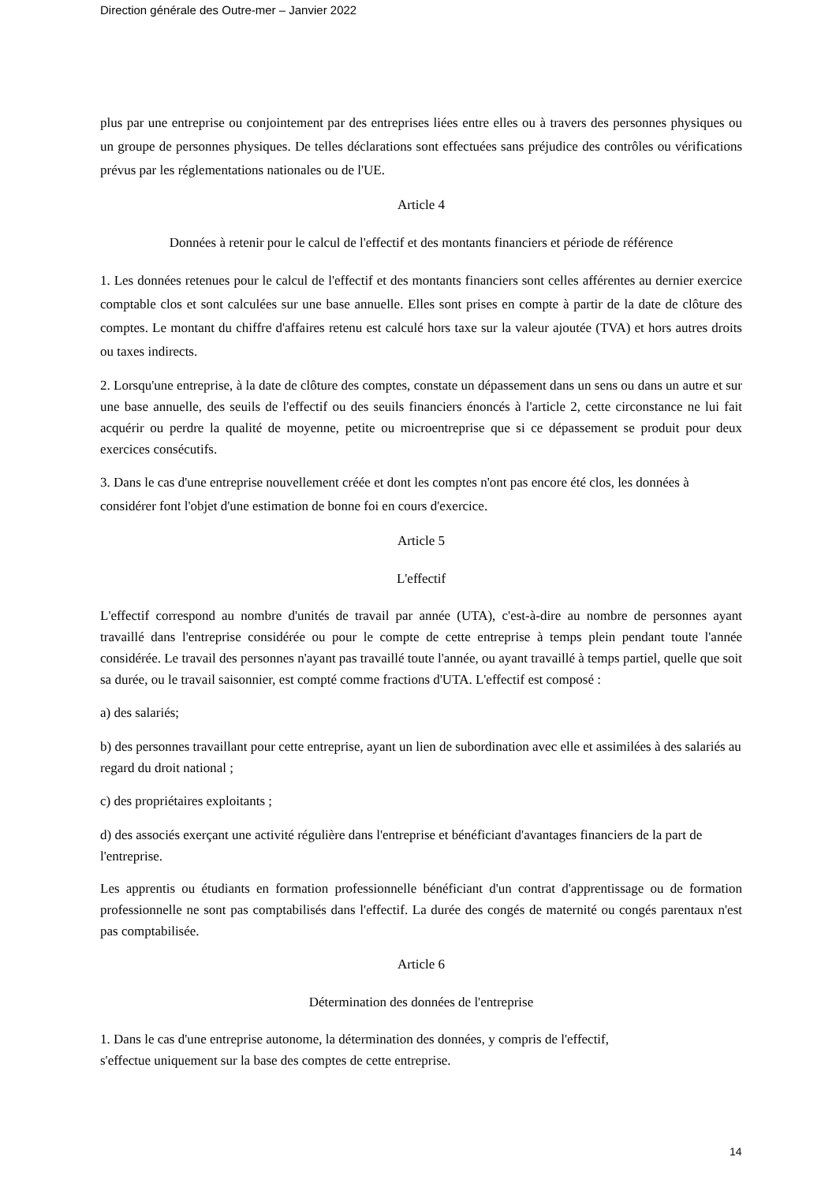Direction générale des Outre-mer – Janvier 2022
plus par une entreprise ou conjointement par des entreprises liées entre elles ou à travers des personnes physiques ou un groupe de personnes physiques. De telles déclarations sont effectuées sans préjudice des contrôles ou vérifications prévus par les réglementations nationales ou de l'UE.
Article 4
Données à retenir pour le calcul de l'effectif et des montants financiers et période de référence
1. Les données retenues pour le calcul de l'effectif et des montants financiers sont celles afférentes au dernier exercice comptable clos et sont calculées sur une base annuelle. Elles sont prises en compte à partir de la date de clôture des comptes. Le montant du chiffre d'affaires retenu est calculé hors taxe sur la valeur ajoutée (TVA) et hors autres droits ou taxes indirects.
2. Lorsqu'une entreprise, à la date de clôture des comptes, constate un dépassement dans un sens ou dans un autre et sur une base annuelle, des seuils de l'effectif ou des seuils financiers énoncés à l'article 2, cette circonstance ne lui fait acquérir ou perdre la qualité de moyenne, petite ou microentreprise que si ce dépassement se produit pour deux exercices consécutifs.
3. Dans le cas d'une entreprise nouvellement créée et dont les comptes n'ont pas encore été clos, les données à considérer font l'objet d'une estimation de bonne foi en cours d'exercice.
Article 5
L'effectif
L'effectif correspond au nombre d'unités de travail par année (UTA), c'est-à-dire au nombre de personnes ayant travaillé dans l'entreprise considérée ou pour le compte de cette entreprise à temps plein pendant toute l'année considérée. Le travail des personnes n'ayant pas travaillé toute l'année, ou ayant travaillé à temps partiel, quelle que soit sa durée, ou le travail saisonnier, est compté comme fractions d'UTA. L'effectif est composé :
a) des salariés;
b) des personnes travaillant pour cette entreprise, ayant un lien de subordination avec elle et assimilées à des salariés au regard du droit national ;
c) des propriétaires exploitants ;
d) des associés exerçant une activité régulière dans l'entreprise et bénéficiant d'avantages financiers de la part de l'entreprise.
Les apprentis ou étudiants en formation professionnelle bénéficiant d'un contrat d'apprentissage ou de formation professionnelle ne sont pas comptabilisés dans l'effectif. La durée des congés de maternité ou congés parentaux n'est pas comptabilisée.
Article 6
Détermination des données de l'entreprise
1. Dans le cas d'une entreprise autonome, la détermination des données, y compris de l'effectif,
s'effectue uniquement sur la base des comptes de cette entreprise.
14